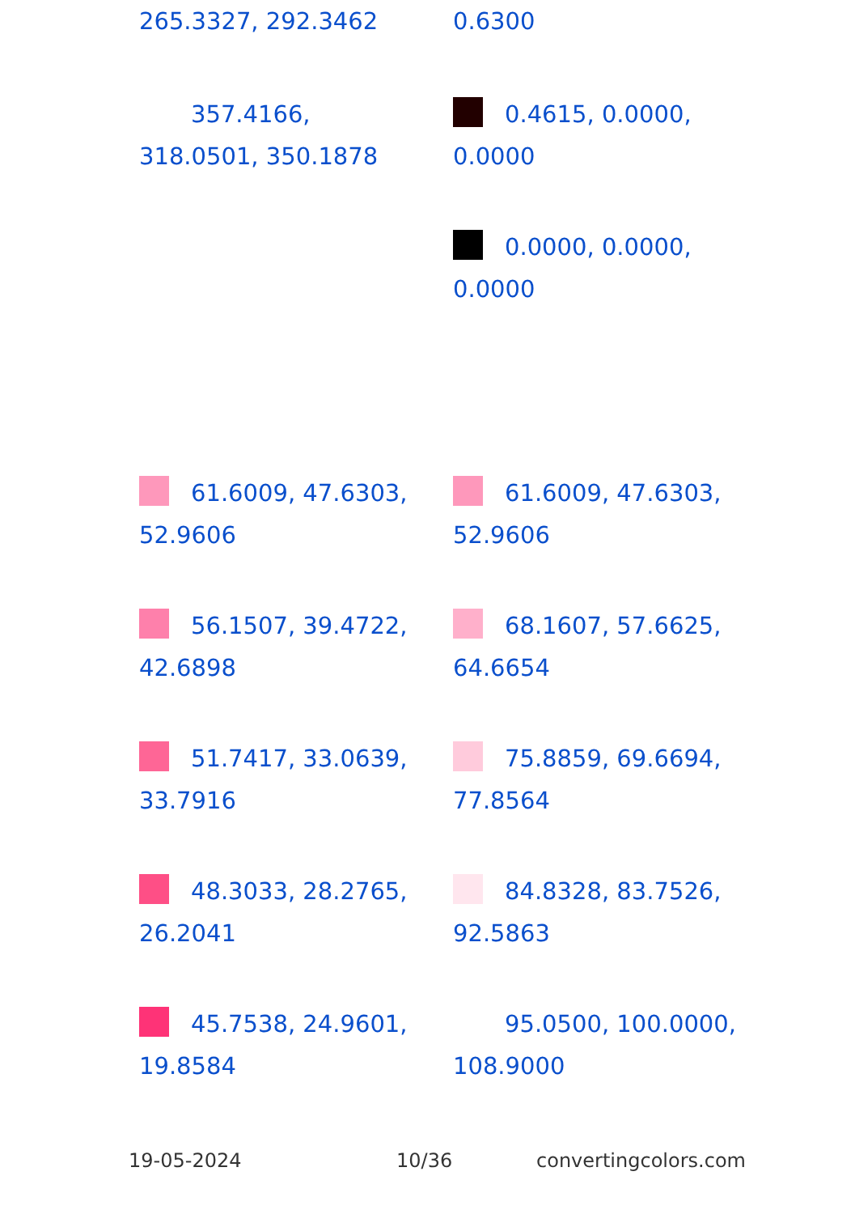265.3327, 292.3462 0.6300
357.4166, 318.0501, 350.1878
0.4615, 0.0000, 0.0000
0.0000, 0.0000, 0.0000
61.6009, 47.6303, 52.9606
61.6009, 47.6303, 52.9606
56.1507, 39.4722, 42.6898
68.1607, 57.6625, 64.6654
51.7417, 33.0639, 33.7916
75.8859, 69.6694, 77.8564
48.3033, 28.2765, 26.2041
84.8328, 83.7526, 92.5863
45.7538, 24.9601, 19.8584
95.0500, 100.0000, 108.9000
19-05-2024 10/36 convertingcolors.com